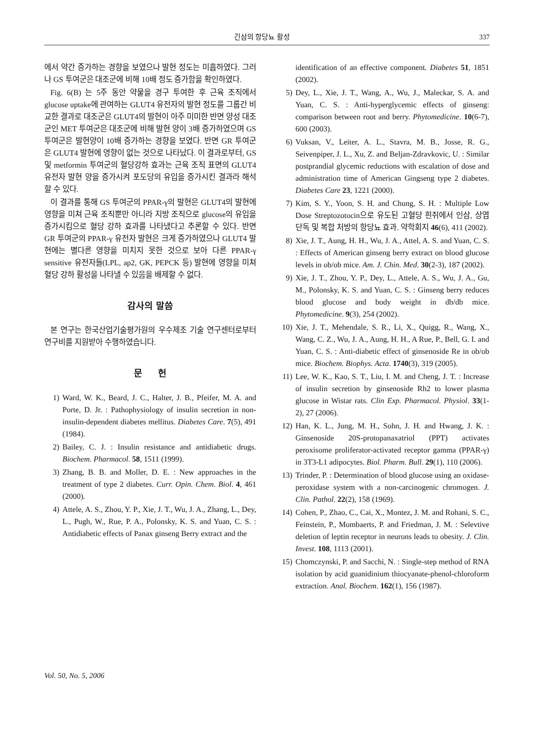긴삼의 항당뇨 활성 337
에서 약간 증가하는 경향을 보였으나 발현 정도는 미흡하였다. 그러나 GS 투여군은 대조군에 비해 10배 정도 증가함을 확인하였다.
Fig. 6(B) 는 5주 동안 약물을 경구 투여한 후 근육 조직에서 glucose uptake에 관여하는 GLUT4 유전자의 발현 정도를 그룹간 비교한 결과로 대조군은 GLUT4의 발현이 아주 미미한 반면 양성 대조군인 MET 투여군은 대조군에 비해 발현 양이 3배 증가하였으며 GS 투여군은 발현양이 10배 증가하는 경향을 보였다. 반면 GR 투여군은 GLUT4 발현에 영향이 없는 것으로 나타났다. 이 결과로부터, GS 및 metformin 투여군의 혈당강하 효과는 근육 조직 표면의 GLUT4 유전자 발현 양을 증가시켜 포도당의 유입을 증가시킨 결과라 해석 할 수 있다.
이 결과를 통해 GS 투여군의 PPAR-γ의 발현은 GLUT4의 발현에 영향을 미쳐 근육 조직뿐만 아니라 지방 조직으로 glucose의 유입을 증가시킴으로 혈당 강하 효과를 나타냈다고 추론할 수 있다. 반면 GR 투여군의 PPAR-γ 유전자 발현은 크게 증가하였으나 GLUT4 발현에는 별다른 영향을 미치지 못한 것으로 보아 다른 PPAR-γ sensitive 유전자들(LPL, ap2, GK, PEPCK 등) 발현에 영향을 미쳐 혈당 강하 활성을 나타낼 수 있음을 배제할 수 없다.
감사의 말씀
본 연구는 한국산업기술평가원의 우수제조 기술 연구센터로부터 연구비를 지원받아 수행하였습니다.
문 헌
1) Ward, W. K., Beard, J. C., Halter, J. B., Pfeifer, M. A. and Porte, D. Jr. : Pathophysiology of insulin secretion in non-insulin-dependent diabetes mellitus. Diabetes Care. 7(5), 491 (1984).
2) Bailey, C. J. : Insulin resistance and antidiabetic drugs. Biochem. Pharmacol. 58, 1511 (1999).
3) Zhang, B. B. and Moller, D. E. : New approaches in the treatment of type 2 diabetes. Curr. Opin. Chem. Biol. 4, 461 (2000).
4) Attele, A. S., Zhou, Y. P., Xie, J. T., Wu, J. A., Zhang, L., Dey, L., Pugh, W., Rue, P. A., Polonsky, K. S. and Yuan, C. S. : Antidiabetic effects of Panax ginseng Berry extract and the
identification of an effective component. Diabetes 51, 1851 (2002).
5) Dey, L., Xie, J. T., Wang, A., Wu, J., Maleckar, S. A. and Yuan, C. S. : Anti-hyperglycemic effects of ginseng: comparison between root and berry. Phytomedicine. 10(6-7), 600 (2003).
6) Vuksan, V., Leiter, A. L., Stavra, M. B., Josse, R. G., Seivenpiper, J. L., Xu, Z. and Beljan-Zdravkovic, U. : Similar postprandial glycemic reductions with escalation of dose and administration time of American Gingseng type 2 diabetes. Diabetes Care 23, 1221 (2000).
7) Kim, S. Y., Yoon, S. H. and Chung, S. H. : Multiple Low Dose Streptozotocin으로 유도된 고혈당 흰쥐에서 인삼, 상엽 단독 및 복합 처방의 항당뇨 효과. 약학회지 46(6), 411 (2002).
8) Xie, J. T., Aung, H. H., Wu, J. A., Attel, A. S. and Yuan, C. S. : Effects of American ginseng berry extract on blood glucose levels in ob/ob mice. Am. J. Chin. Med. 30(2-3), 187 (2002).
9) Xie, J. T., Zhou, Y. P., Dey, L., Attele, A. S., Wu, J. A., Gu, M., Polonsky, K. S. and Yuan, C. S. : Ginseng berry reduces blood glucose and body weight in db/db mice. Phytomedicine. 9(3), 254 (2002).
10) Xie, J. T., Mehendale, S. R., Li, X., Quigg, R., Wang, X., Wang, C. Z., Wu, J. A., Aung, H. H., A Rue, P., Bell, G. I. and Yuan, C. S. : Anti-diabetic effect of ginsenoside Re in ob/ob mice. Biochem. Biophys. Acta. 1740(3), 319 (2005).
11) Lee, W. K., Kao, S. T., Liu, I. M. and Cheng, J. T. : Increase of insulin secretion by ginsenoside Rh2 to lower plasma glucose in Wistar rats. Clin Exp. Pharmacol. Physiol. 33(1-2), 27 (2006).
12) Han, K. L., Jung, M. H., Sohn, J. H. and Hwang, J. K. : Ginsenoside 20S-protopanaxatriol (PPT) activates peroxisome proliferator-activated receptor gamma (PPAR-γ) in 3T3-L1 adipocytes. Biol. Pharm. Bull. 29(1), 110 (2006).
13) Trinder, P. : Determination of blood glucose using an oxidase-peroxidase system with a non-carcinogenic chromogen. J. Clin. Pathol. 22(2), 158 (1969).
14) Cohen, P., Zhao, C., Cai, X., Montez, J. M. and Rohani, S. C., Feinstein, P., Mombaerts, P. and Friedman, J. M. : Selevtive deletion of leptin receptor in neurons leads to obesity. J. Clin. Invest. 108, 1113 (2001).
15) Chomczynski, P. and Sacchi, N. : Single-step method of RNA isolation by acid guanidinium thiocyanate-phenol-chloroform extraction. Anal. Biochem. 162(1), 156 (1987).
Vol. 50, No. 5, 2006